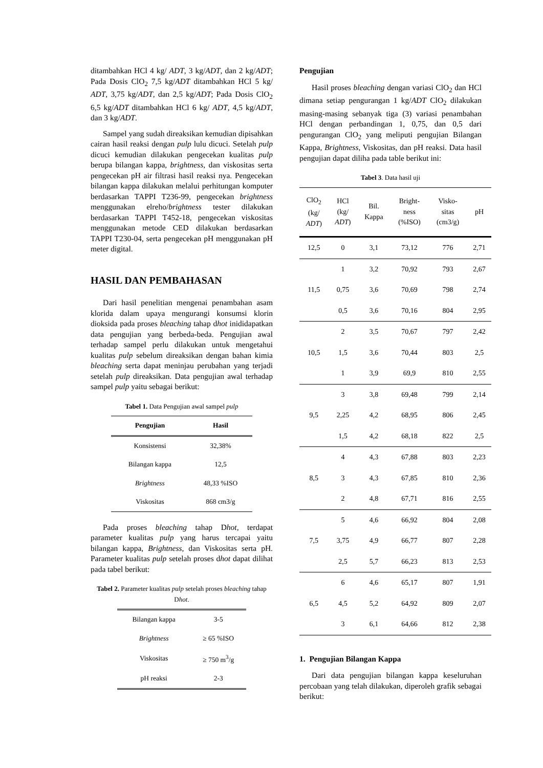ditambahkan HCl 4 kg/ ADT, 3 kg/ADT, dan 2 kg/ADT; Pada Dosis ClO<sub>2</sub> 7,5 kg/ADT ditambahkan HCl 5 kg/ ADT, 3,75 kg/ADT, dan 2,5 kg/ADT; Pada Dosis ClO<sub>2</sub> 6,5 kg/ADT ditambahkan HCl 6 kg/ ADT, 4,5 kg/ADT, dan 3 kg/ADT.
Sampel yang sudah direaksikan kemudian dipisahkan cairan hasil reaksi dengan pulp lulu dicuci. Setelah pulp dicuci kemudian dilakukan pengecekan kualitas pulp berupa bilangan kappa, brightness, dan viskositas serta pengecekan pH air filtrasi hasil reaksi nya. Pengecekan bilangan kappa dilakukan melalui perhitungan komputer berdasarkan TAPPI T236-99, pengecekan brightness menggunakan elreho/brightness tester dilakukan berdasarkan TAPPI T452-18, pengecekan viskositas menggunakan metode CED dilakukan berdasarkan TAPPI T230-04, serta pengecekan pH menggunakan pH meter digital.
HASIL DAN PEMBAHASAN
Dari hasil penelitian mengenai penambahan asam klorida dalam upaya mengurangi konsumsi klorin dioksida pada proses bleaching tahap dhot inididapatkan data pengujian yang berbeda-beda. Pengujian awal terhadap sampel perlu dilakukan untuk mengetahui kualitas pulp sebelum direaksikan dengan bahan kimia bleaching serta dapat meninjau perubahan yang terjadi setelah pulp direaksikan. Data pengujian awal terhadap sampel pulp yaitu sebagai berikut:
Tabel 1. Data Pengujian awal sampel pulp
| Pengujian | Hasil |
| --- | --- |
| Konsistensi | 32,38% |
| Bilangan kappa | 12,5 |
| Brightness | 48,33 %ISO |
| Viskositas | 868 cm3/g |
Pada proses bleaching tahap Dhot, terdapat parameter kualitas pulp yang harus tercapai yaitu bilangan kappa, Brightness, dan Viskositas serta pH. Parameter kualitas pulp setelah proses dhot dapat dilihat pada tabel berikut:
Tabel 2. Parameter kualitas pulp setelah proses bleaching tahap Dhot.
| Bilangan kappa | 3-5 |
| Brightness | ≥ 65 %ISO |
| Viskositas | ≥ 750 m<sup>3</sup>/g |
| pH reaksi | 2-3 |
Pengujian
Hasil proses bleaching dengan variasi ClO<sub>2</sub> dan HCl dimana setiap pengurangan 1 kg/ADT ClO<sub>2</sub> dilakukan masing-masing sebanyak tiga (3) variasi penambahan HCl dengan perbandingan 1, 0,75, dan 0,5 dari pengurangan ClO<sub>2</sub> yang meliputi pengujian Bilangan Kappa, Brightness, Viskositas, dan pH reaksi. Data hasil pengujian dapat diliha pada table berikut ini:
Tabel 3. Data hasil uji
| ClO<sub>2</sub> (kg/ ADT ) | HCl (kg/ ADT ) | Bil. Kappa | Bright- ness (%ISO) | Visko- sitas (cm3/g) | pH |
| --- | --- | --- | --- | --- | --- |
| 12,5 | 0 | 3,1 | 73,12 | 776 | 2,71 |
| 11,5 | 1 | 3,2 | 70,92 | 793 | 2,67 |
| | 0,75 | 3,6 | 70,69 | 798 | 2,74 |
| | 0,5 | 3,6 | 70,16 | 804 | 2,95 |
| 10,5 | 2 | 3,5 | 70,67 | 797 | 2,42 |
| | 1,5 | 3,6 | 70,44 | 803 | 2,5 |
| | 1 | 3,9 | 69,9 | 810 | 2,55 |
| 9,5 | 3 | 3,8 | 69,48 | 799 | 2,14 |
| | 2,25 | 4,2 | 68,95 | 806 | 2,45 |
| | 1,5 | 4,2 | 68,18 | 822 | 2,5 |
| 8,5 | 4 | 4,3 | 67,88 | 803 | 2,23 |
| | 3 | 4,3 | 67,85 | 810 | 2,36 |
| | 2 | 4,8 | 67,71 | 816 | 2,55 |
| 7,5 | 5 | 4,6 | 66,92 | 804 | 2,08 |
| | 3,75 | 4,9 | 66,77 | 807 | 2,28 |
| | 2,5 | 5,7 | 66,23 | 813 | 2,53 |
| 6,5 | 6 | 4,6 | 65,17 | 807 | 1,91 |
| | 4,5 | 5,2 | 64,92 | 809 | 2,07 |
| | 3 | 6,1 | 64,66 | 812 | 2,38 |
1. Pengujian Bilangan Kappa
Dari data pengujian bilangan kappa keseluruhan percobaan yang telah dilakukan, diperoleh grafik sebagai berikut: